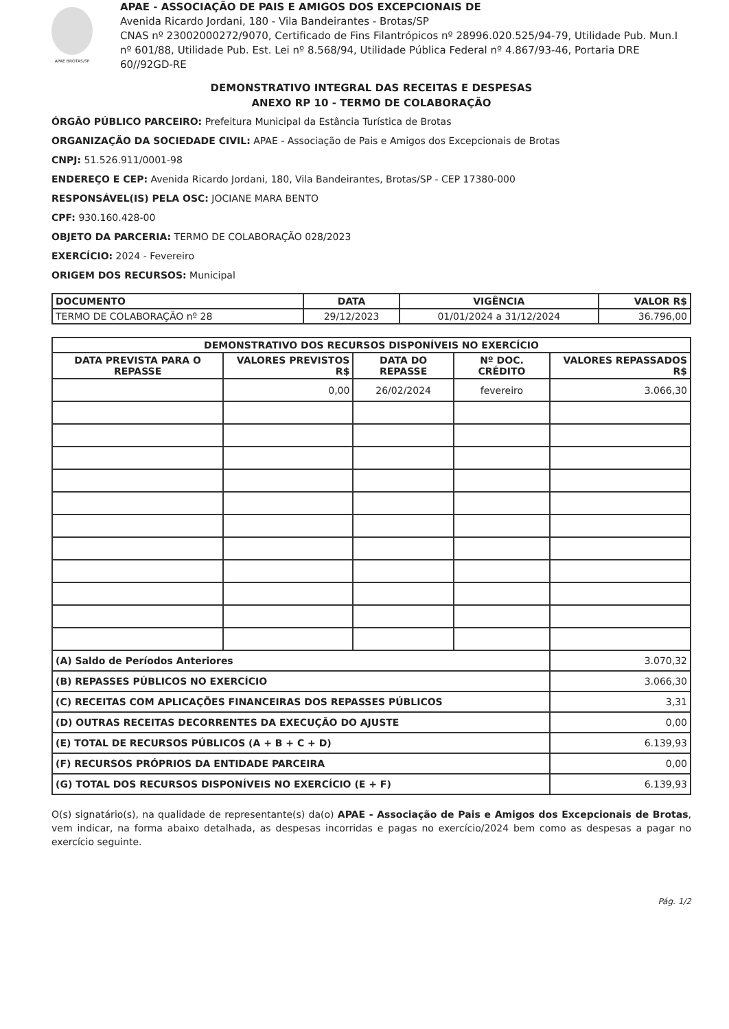APAE BROTAS/SP
APAE - ASSOCIAÇÃO DE PAIS E AMIGOS DOS EXCEPCIONAIS DE
Avenida Ricardo Jordani, 180 - Vila Bandeirantes - Brotas/SP
CNAS nº 23002000272/9070, Certificado de Fins Filantrópicos nº 28996.020.525/94-79, Utilidade Pub. Mun.I nº 601/88, Utilidade Pub. Est. Lei nº 8.568/94, Utilidade Pública Federal nº 4.867/93-46, Portaria DRE 60//92GD-RE
DEMONSTRATIVO INTEGRAL DAS RECEITAS E DESPESAS
ANEXO RP 10 - TERMO DE COLABORAÇÃO
ÓRGÃO PÚBLICO PARCEIRO: Prefeitura Municipal da Estância Turística de Brotas
ORGANIZAÇÃO DA SOCIEDADE CIVIL: APAE - Associação de Pais e Amigos dos Excepcionais de Brotas
CNPJ: 51.526.911/0001-98
ENDEREÇO E CEP: Avenida Ricardo Jordani, 180, Vila Bandeirantes, Brotas/SP - CEP 17380-000
RESPONSÁVEL(IS) PELA OSC: JOCIANE MARA BENTO
CPF: 930.160.428-00
OBJETO DA PARCERIA: TERMO DE COLABORAÇÃO 028/2023
EXERCÍCIO: 2024 - Fevereiro
ORIGEM DOS RECURSOS: Municipal
| DOCUMENTO | DATA | VIGÊNCIA | VALOR R$ |
| --- | --- | --- | --- |
| TERMO DE COLABORAÇÃO nº 28 | 29/12/2023 | 01/01/2024 a 31/12/2024 | 36.796,00 |
| DEMONSTRATIVO DOS RECURSOS DISPONÍVEIS NO EXERCÍCIO | | | | |
| --- | --- | --- | --- | --- |
| DATA PREVISTA PARA O REPASSE | VALORES PREVISTOS R$ | DATA DO REPASSE | Nº DOC. CRÉDITO | VALORES REPASSADOS R$ |
| | 0,00 | 26/02/2024 | fevereiro | 3.066,30 |
| (A) Saldo de Períodos Anteriores | | | | 3.070,32 |
| (B) REPASSES PÚBLICOS NO EXERCÍCIO | | | | 3.066,30 |
| (C) RECEITAS COM APLICAÇÕES FINANCEIRAS DOS REPASSES PÚBLICOS | | | | 3,31 |
| (D) OUTRAS RECEITAS DECORRENTES DA EXECUÇÃO DO AJUSTE | | | | 0,00 |
| (E) TOTAL DE RECURSOS PÚBLICOS (A + B + C + D) | | | | 6.139,93 |
| (F) RECURSOS PRÓPRIOS DA ENTIDADE PARCEIRA | | | | 0,00 |
| (G) TOTAL DOS RECURSOS DISPONÍVEIS NO EXERCÍCIO (E + F) | | | | 6.139,93 |
O(s) signatário(s), na qualidade de representante(s) da(o) APAE - Associação de Pais e Amigos dos Excepcionais de Brotas, vem indicar, na forma abaixo detalhada, as despesas incorridas e pagas no exercício/2024 bem como as despesas a pagar no exercício seguinte.
Pág. 1/2